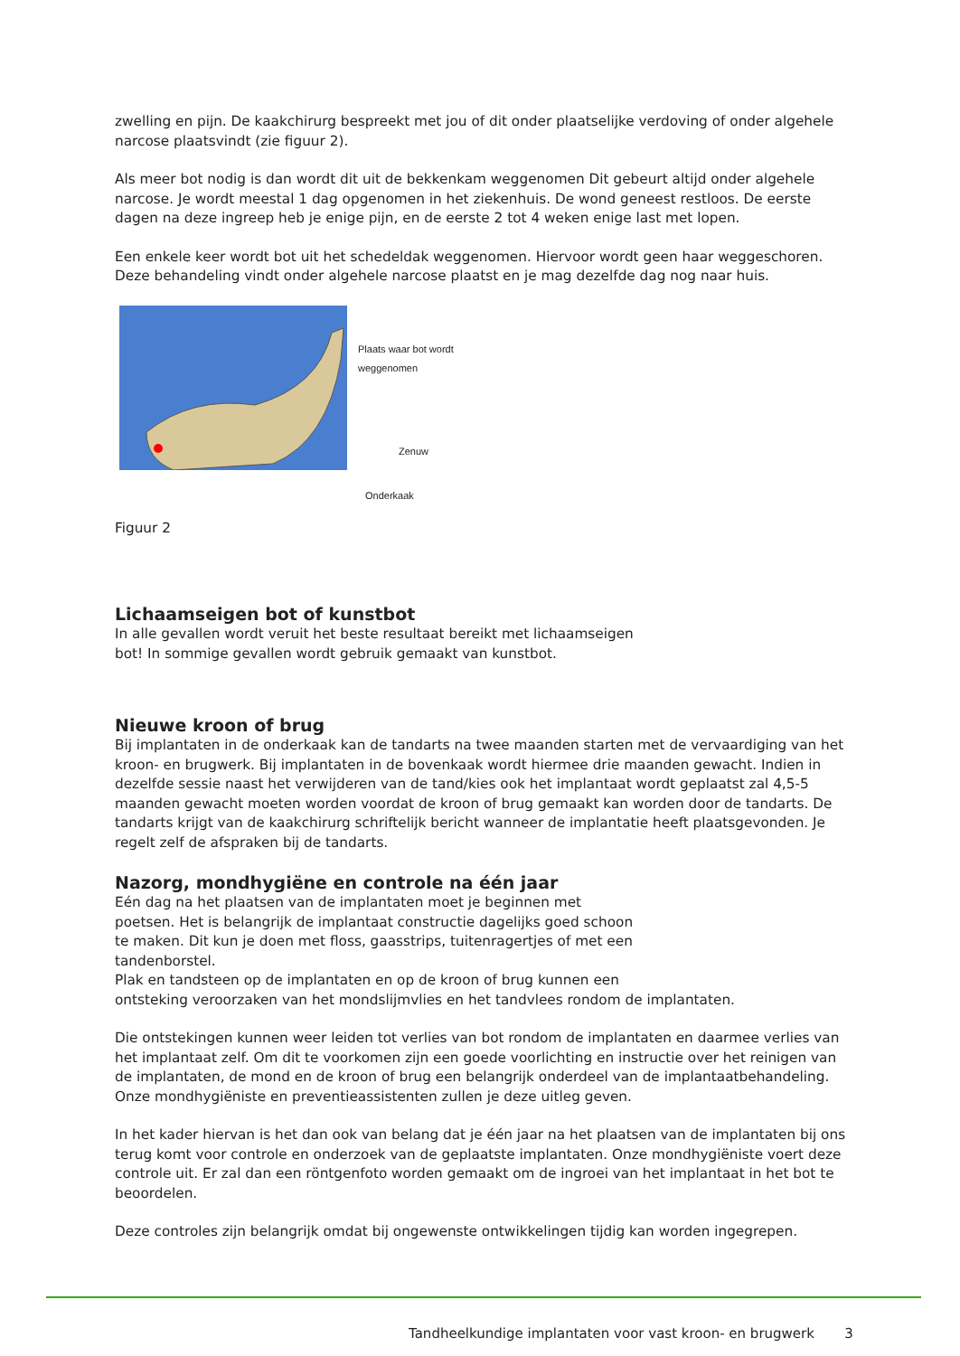zwelling en pijn. De kaakchirurg bespreekt met jou of dit onder plaatselijke verdoving of onder algehele narcose plaatsvindt (zie figuur 2).
Als meer bot nodig is dan wordt dit uit de bekkenkam weggenomen Dit gebeurt altijd onder algehele narcose. Je wordt meestal 1 dag opgenomen in het ziekenhuis. De wond geneest restloos. De eerste dagen na deze ingreep heb je enige pijn, en de eerste 2 tot 4 weken enige last met lopen.
Een enkele keer wordt bot uit het schedeldak weggenomen. Hiervoor wordt geen haar weggeschoren. Deze behandeling vindt onder algehele narcose plaatst en je mag dezelfde dag nog naar huis.
Plaats waar bot wordt weggenomen
Zenuw
Onderkaak
Figuur 2
Lichaamseigen bot of kunstbot
In alle gevallen wordt veruit het beste resultaat bereikt met lichaamseigen
bot! In sommige gevallen wordt gebruik gemaakt van kunstbot.
Nieuwe kroon of brug
Bij implantaten in de onderkaak kan de tandarts na twee maanden starten met de vervaardiging van het kroon- en brugwerk. Bij implantaten in de bovenkaak wordt hiermee drie maanden gewacht. Indien in dezelfde sessie naast het verwijderen van de tand/kies ook het implantaat wordt geplaatst zal 4,5-5 maanden gewacht moeten worden voordat de kroon of brug gemaakt kan worden door de tandarts. De tandarts krijgt van de kaakchirurg schriftelijk bericht wanneer de implantatie heeft plaatsgevonden. Je regelt zelf de afspraken bij de tandarts.
Nazorg, mondhygiëne en controle na één jaar
Eén dag na het plaatsen van de implantaten moet je beginnen met
poetsen. Het is belangrijk de implantaat constructie dagelijks goed schoon
te maken. Dit kun je doen met floss, gaasstrips, tuitenragertjes of met een
tandenborstel.
Plak en tandsteen op de implantaten en op de kroon of brug kunnen een
ontsteking veroorzaken van het mondslijmvlies en het tandvlees rondom de implantaten.
Die ontstekingen kunnen weer leiden tot verlies van bot rondom de implantaten en daarmee verlies van het implantaat zelf. Om dit te voorkomen zijn een goede voorlichting en instructie over het reinigen van de implantaten, de mond en de kroon of brug een belangrijk onderdeel van de implantaatbehandeling. Onze mondhygiëniste en preventieassistenten zullen je deze uitleg geven.
In het kader hiervan is het dan ook van belang dat je één jaar na het plaatsen van de implantaten bij ons terug komt voor controle en onderzoek van de geplaatste implantaten. Onze mondhygiëniste voert deze controle uit. Er zal dan een röntgenfoto worden gemaakt om de ingroei van het implantaat in het bot te beoordelen.
Deze controles zijn belangrijk omdat bij ongewenste ontwikkelingen tijdig kan worden ingegrepen.
Tandheelkundige implantaten voor vast kroon- en brugwerk 3